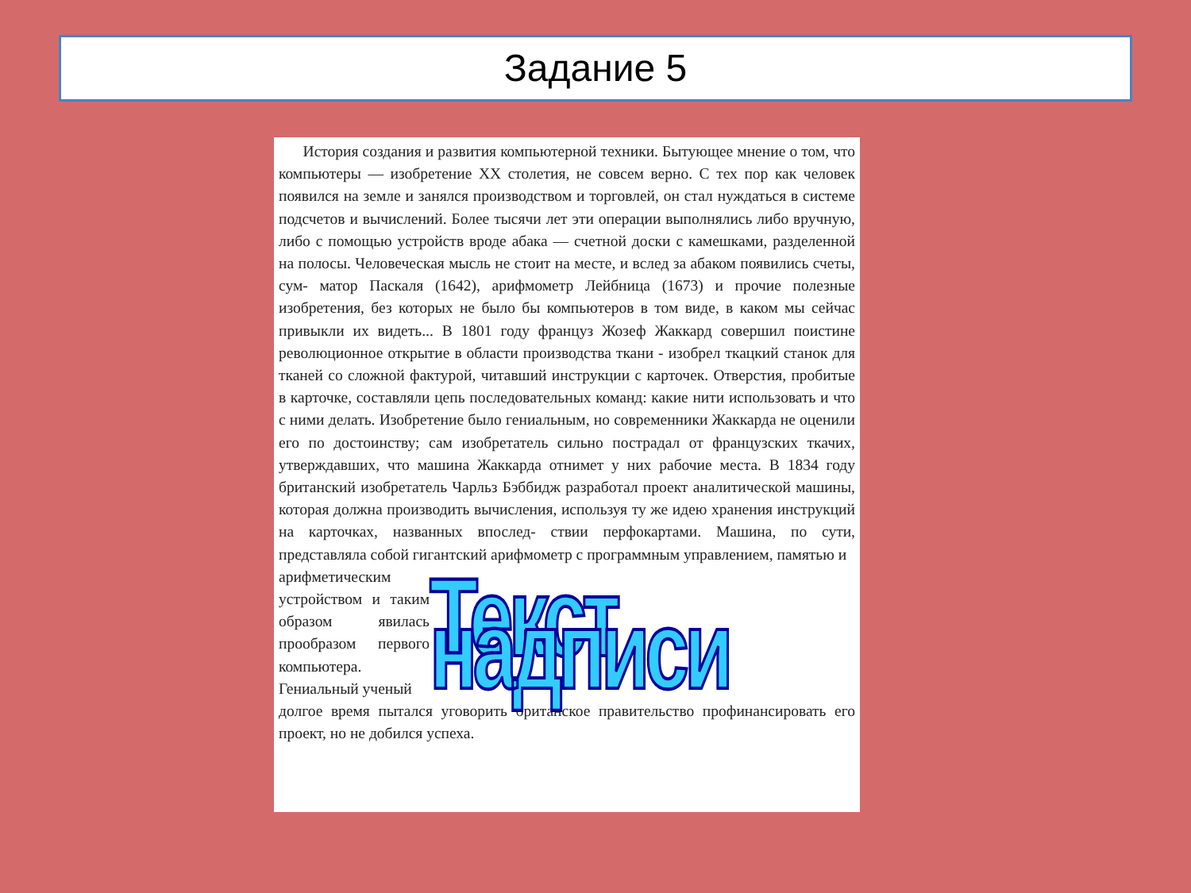Задание 5
История создания и развития компьютерной техники. Бытующее мнение о том, что компьютеры — изобретение XX столетия, не совсем верно. С тех пор как человек появился на земле и занялся производством и торговлей, он стал нуждаться в системе подсчетов и вычислений. Более тысячи лет эти операции выполнялись либо вручную, либо с помощью устройств вроде абака — счетной доски с камешками, разделенной на полосы. Человеческая мысль не стоит на месте, и вслед за абаком появились счеты, сум- матор Паскаля (1642), арифмометр Лейбница (1673) и прочие полезные изобретения, без которых не было бы компьютеров в том виде, в каком мы сейчас привыкли их видеть... В 1801 году француз Жозеф Жаккард совершил поистине революционное открытие в области производства ткани - изобрел ткацкий станок для тканей со сложной фактурой, читавший инструкции с карточек. Отверстия, пробитые в карточке, составляли цепь последовательных команд: какие нити использовать и что с ними делать. Изобретение было гениальным, но современники Жаккарда не оценили его по достоинству; сам изобретатель сильно пострадал от французских ткачих, утверждавших, что машина Жаккарда отнимет у них рабочие места. В 1834 году британский изобретатель Чарльз Бэббидж разработал проект аналитической машины, которая должна производить вычисления, используя ту же идею хранения инструкций на карточках, названных впослед- ствии перфокартами. Машина, по сути, представляла собой гигантский арифмометр с программным управлением, памятью и
арифметическим устройством и таким образом явилась прообразом первого компьютера. Гениальный ученый
Текст надписи
долгое время пытался уговорить британское правительство профинансировать его проект, но не добился успеха.